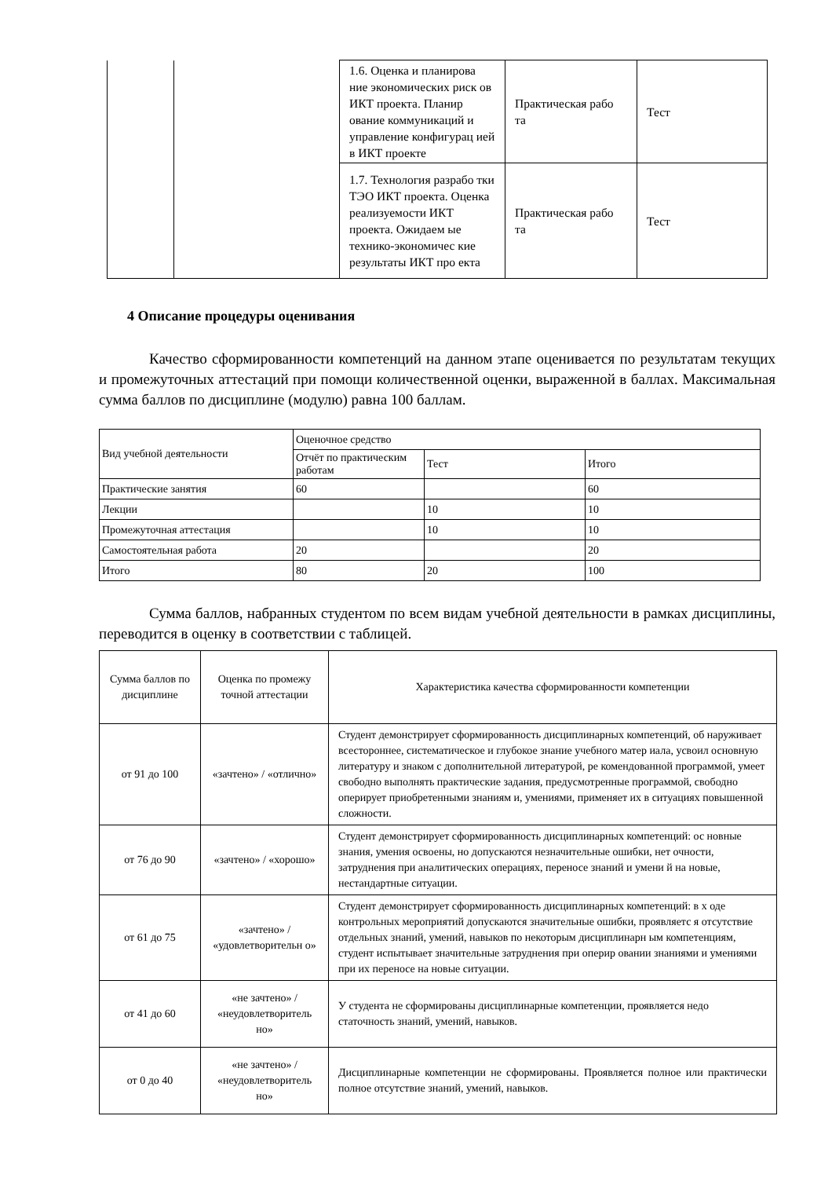| | | 1.6. Оценка и планирова ние экономических риск ов ИКТ проекта. Планир ование коммуникаций и управление конфигурац ией в ИКТ проекте | Практическая рабо та | Тест |
| | | 1.7. Технология разрабо тки ТЭО ИКТ проекта. Оценка реализуемости ИКТ проекта. Ожидаем ые технико-экономичес кие результаты ИКТ про екта | Практическая рабо та | Тест |
4 Описание процедуры оценивания
Качество сформированности компетенций на данном этапе оценивается по результатам текущих и промежуточных аттестаций при помощи количественной оценки, выраженной в баллах. Максимальная сумма баллов по дисциплине (модулю) равна 100 баллам.
| Вид учебной деятельности | Оценочное средство | | |
| --- | --- | --- | --- |
| | Отчёт по практическим работам | Тест | Итого |
| Практические занятия | 60 | | 60 |
| Лекции | | 10 | 10 |
| Промежуточная аттестация | | 10 | 10 |
| Самостоятельная работа | 20 | | 20 |
| Итого | 80 | 20 | 100 |
Сумма баллов, набранных студентом по всем видам учебной деятельности в рамках дисциплины, переводится в оценку в соответствии с таблицей.
| Сумма баллов по дисциплине | Оценка по промежу точной аттестации | Характеристика качества сформированности компетенции |
| --- | --- | --- |
| от 91 до 100 | «зачтено» / «отлично» | Студент демонстрирует сформированность дисциплинарных компетенций, об наруживает всестороннее, систематическое и глубокое знание учебного матер иала, усвоил основную литературу и знаком с дополнительной литературой, ре комендованной программой, умеет свободно выполнять практические задания, предусмотренные программой, свободно оперирует приобретенными знаниям и, умениями, применяет их в ситуациях повышенной сложности. |
| от 76 до 90 | «зачтено» / «хорошо» | Студент демонстрирует сформированность дисциплинарных компетенций: ос новные знания, умения освоены, но допускаются незначительные ошибки, нет очности, затруднения при аналитических операциях, переносе знаний и умени й на новые, нестандартные ситуации. |
| от 61 до 75 | «зачтено» / «удовлетворительн о» | Студент демонстрирует сформированность дисциплинарных компетенций: в х оде контрольных мероприятий допускаются значительные ошибки, проявляетс я отсутствие отдельных знаний, умений, навыков по некоторым дисциплинарн ым компетенциям, студент испытывает значительные затруднения при оперир овании знаниями и умениями при их переносе на новые ситуации. |
| от 41 до 60 | «не зачтено» / «неудовлетворитель но» | У студента не сформированы дисциплинарные компетенции, проявляется недо статочность знаний, умений, навыков. |
| от 0 до 40 | «не зачтено» / «неудовлетворитель но» | Дисциплинарные компетенции не сформированы. Проявляется полное или практически полное отсутствие знаний, умений, навыков. |